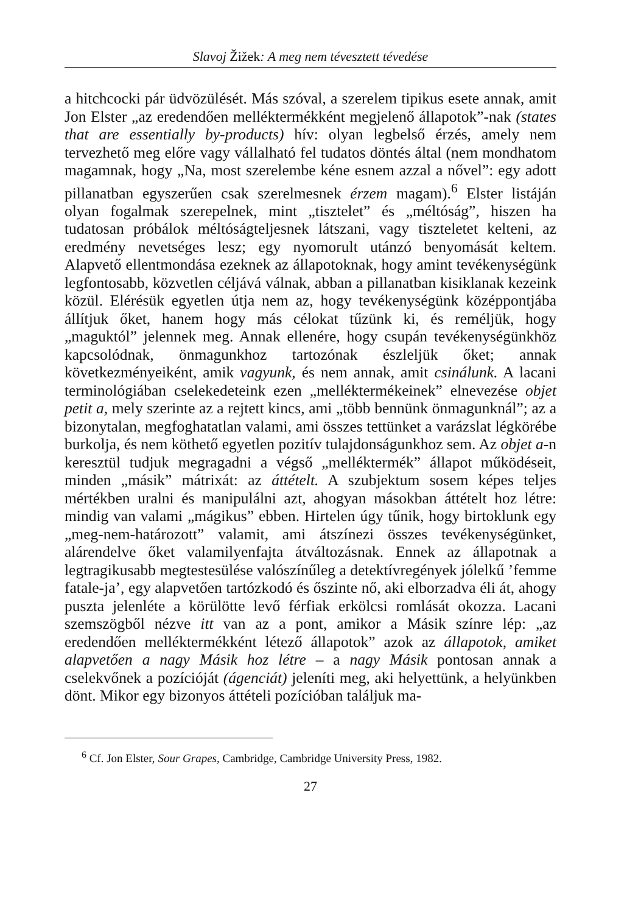Slavoj Žižek: A meg nem tévesztett tévedése
a hitchcocki pár üdvözülését. Más szóval, a szerelem tipikus esete annak, amit Jon Elster „az eredendően melléktermékként megjelenő állapotok”-nak (states that are essentially by-products) hív: olyan legbelső érzés, amely nem tervezhető meg előre vagy vállalható fel tudatos döntés által (nem mondhatom magamnak, hogy „Na, most szerelembe kéne esnem azzal a nővel”: egy adott pillanatban egyszerűen csak szerelmesnek érzem magam).<sup>6</sup> Elster listáján olyan fogalmak szerepelnek, mint „tisztelet” és „méltóság”, hiszen ha tudatosan próbálok méltóságteljesnek látszani, vagy tiszteletet kelteni, az eredmény nevetséges lesz; egy nyomorult utánzó benyomását keltem. Alapvető ellentmondása ezeknek az állapotoknak, hogy amint tevékenységünk legfontosabb, közvetlen céljává válnak, abban a pillanatban kisiklanak kezeink közül. Elérésük egyetlen útja nem az, hogy tevékenységünk középpontjába állítjuk őket, hanem hogy más célokat tűzünk ki, és reméljük, hogy „maguktól” jelennek meg. Annak ellenére, hogy csupán tevékenységünkhöz kapcsolódnak, önmagunkhoz tartozónak észleljük őket; annak következményeiként, amik vagyunk, és nem annak, amit csinálunk. A lacani terminológiában cselekedeteink ezen „melléktermékeinek” elnevezése objet petit a, mely szerinte az a rejtett kincs, ami „több bennünk önmagunknál”; az a bizonytalan, megfoghatatlan valami, ami összes tettünket a varázslat légkörébe burkolja, és nem köthető egyetlen pozitív tulajdonságunkhoz sem. Az objet a-n keresztül tudjuk megragadni a végső „melléktermék” állapot működéseit, minden „másik” mátrixát: az áttételt. A szubjektum sosem képes teljes mértékben uralni és manipulálni azt, ahogyan másokban áttételt hoz létre: mindig van valami „mágikus” ebben. Hirtelen úgy tűnik, hogy birtoklunk egy „meg-nem-határozott” valamit, ami átszínezi összes tevékenységünket, alárendelve őket valamilyenfajta átváltozásnak. Ennek az állapotnak a legtragikusabb megtestesülése valószínűleg a detektívregények jólelkű ’femme fatale-ja’, egy alapvetően tartózkodó és őszinte nő, aki elborzadva éli át, ahogy puszta jelenléte a körülötte levő férfiak erkölcsi romlását okozza. Lacani szemszögből nézve itt van az a pont, amikor a Másik színre lép: „az eredendően melléktermékként létező állapotok” azok az állapotok, amiket alapvetően a nagy Másik hoz létre – a nagy Másik pontosan annak a cselekvőnek a pozícióját (ágenciát) jeleníti meg, aki helyettünk, a helyünkben dönt. Mikor egy bizonyos áttételi pozícióban találjuk ma-
<sup>6</sup> Cf. Jon Elster, Sour Grapes, Cambridge, Cambridge University Press, 1982.
27